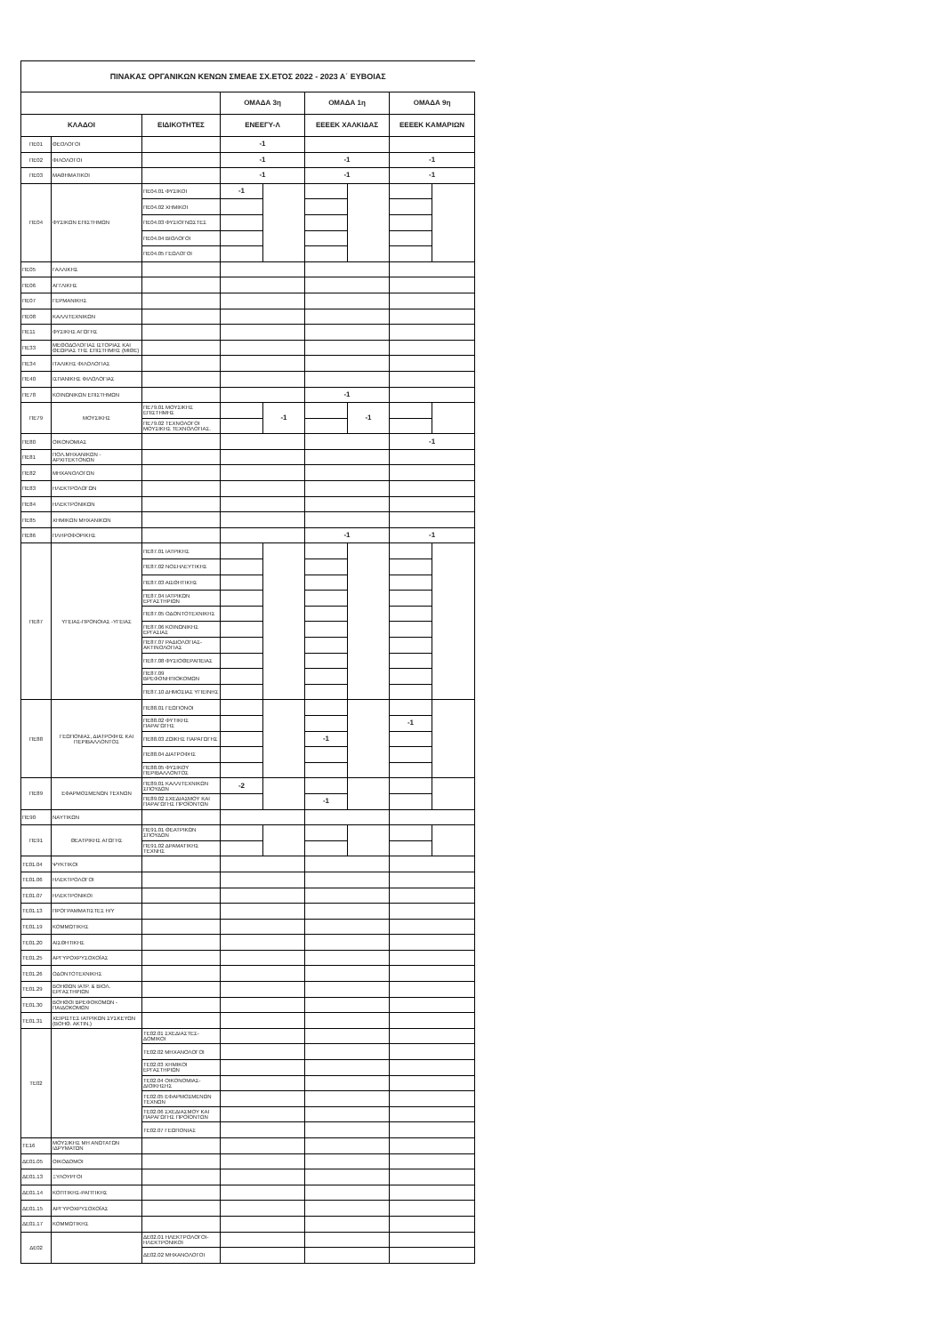| ΠΙΝΑΚΑΣ ΟΡΓΑΝΙΚΩΝ ΚΕΝΩΝ ΣΜΕΑΕ ΣΧ.ΕΤΟΣ 2022 - 2023 Α΄ ΕΥΒΟΙΑΣ | | | | | | | | |
| --- | --- | --- | --- | --- | --- | --- | --- | --- |
| | | | ΟΜΑΔΑ 3η | | ΟΜΑΔΑ 1η | | ΟΜΑΔΑ 9η | |
| ΚΛΑΔΟΙ | | ΕΙΔΙΚΟΤΗΤΕΣ | ΕΝΕΕΓΥ-Λ | | ΕΕΕΕΚ ΧΑΛΚΙΔΑΣ | | ΕΕΕΕΚ ΚΑΜΑΡΙΩΝ | |
| ΠΕ01 | ΘΕΟΛΟΓΟΙ | | -1 | | | | | |
| ΠΕ02 | ΦΙΛΟΛΟΓΟΙ | | -1 | | -1 | | -1 | |
| ΠΕ03 | ΜΑΘΗΜΑΤΙΚΟΙ | | -1 | | -1 | | -1 | |
| ΠΕ04 | ΦΥΣΙΚΩΝ ΕΠΙΣΤΗΜΩΝ | ΠΕ04.01 ΦΥΣΙΚΟΙ | -1 | | | | | |
| | | ΠΕ04.02 ΧΗΜΙΚΟΙ | | | | | | |
| | | ΠΕ04.03 ΦΥΣΙΟΓΝΩΣΤΕΣ | | | | | | |
| | | ΠΕ04.04 ΒΙΟΛΟΓΟΙ | | | | | | |
| | | ΠΕ04.05 ΓΕΩΛΟΓΟΙ | | | | | | |
| ΠΕ05 | ΓΑΛΛΙΚΗΣ | | | | | | | |
| ΠΕ06 | ΑΓΓΛΙΚΗΣ | | | | | | | |
| ΠΕ07 | ΓΕΡΜΑΝΙΚΗΣ | | | | | | | |
| ΠΕ08 | ΚΑΛΛΙΤΕΧΝΙΚΩΝ | | | | | | | |
| ΠΕ11 | ΦΥΣΙΚΗΣ ΑΓΩΓΗΣ | | | | | | | |
| ΠΕ33 | ΜΕΘΟΔΟΛΟΓΙΑΣ ΙΣΤΟΡΙΑΣ ΚΑΙ ΘΕΩΡΙΑΣ ΤΗΣ ΕΠΙΣΤΗΜΗΣ (ΜΙΘΕ) | | | | | | | |
| ΠΕ34 | ΙΤΑΛΙΚΗΣ ΦΙΛΟΛΟΓΙΑΣ | | | | | | | |
| ΠΕ40 | ΙΣΠΑΝΙΚΗΣ ΦΙΛΟΛΟΓΙΑΣ | | | | | | | |
| ΠΕ78 | ΚΟΙΝΩΝΙΚΩΝ ΕΠΙΣΤΗΜΩΝ | | | | -1 | | | |
| ΠΕ79 | ΜΟΥΣΙΚΗΣ | ΠΕ79.01 ΜΟΥΣΙΚΗΣ ΕΠΙΣΤΗΜΗΣ | | -1 | | -1 | | |
| | | ΠΕ79.02 ΤΕΧΝΟΛΟΓΟΙ ΜΟΥΣΙΚΗΣ ΤΕΧΝΟΛΟΓΙΑΣ. | | | | | | |
| ΠΕ80 | ΟΙΚΟΝΟΜΙΑΣ | | | | | | -1 | |
| ΠΕ81 | ΠΟΛ.ΜΗΧΑΝΙΚΩΝ - ΑΡΧΙΤΕΚΤΟΝΩΝ | | | | | | | |
| ΠΕ82 | ΜΗΧΑΝΟΛΟΓΩΝ | | | | | | | |
| ΠΕ83 | ΗΛΕΚΤΡΟΛΟΓΩΝ | | | | | | | |
| ΠΕ84 | ΗΛΕΚΤΡΟΝΙΚΩΝ | | | | | | | |
| ΠΕ85 | ΧΗΜΙΚΩΝ ΜΗΧΑΝΙΚΩΝ | | | | | | | |
| ΠΕ86 | ΠΛΗΡΟΦΟΡΙΚΗΣ | | | | -1 | | -1 | |
| ΠΕ87 | ΥΓΕΙΑΣ-ΠΡΟΝΟΙΑΣ -ΥΓΕΙΑΣ | ΠΕ87.01 ΙΑΤΡΙΚΗΣ | | | | | | |
| | | ΠΕ87.02 ΝΟΣΗΛΕΥΤΙΚΗΣ | | | | | | |
| | | ΠΕ87.03 ΑΙΣΘΗΤΙΚΗΣ | | | | | | |
| | | ΠΕ87.04 ΙΑΤΡΙΚΩΝ ΕΡΓΑΣΤΗΡΙΩΝ | | | | | | |
| | | ΠΕ87.05 ΟΔΟΝΤΟΤΕΧΝΙΚΗΣ | | | | | | |
| | | ΠΕ87.06 ΚΟΙΝΩΝΙΚΗΣ ΕΡΓΑΣΙΑΣ | | | | | | |
| | | ΠΕ87.07 ΡΑΔΙΟΛΟΓΙΑΣ-ΑΚΤΙΝΟΛΟΓΙΑΣ | | | | | | |
| | | ΠΕ87.08 ΦΥΣΙΟΘΕΡΑΠΕΙΑΣ | | | | | | |
| | | ΠΕ87.09 ΒΡΕΦΟΝΗΠΙΟΚΟΜΩΝ | | | | | | |
| | | ΠΕ87.10 ΔΗΜΟΣΙΑΣ ΥΓΙΕΙΝΗΣ | | | | | | |
| ΠΕ88 | ΓΕΩΠΟΝΙΑΣ, ΔΙΑΤΡΟΦΗΣ ΚΑΙ ΠΕΡΙΒΑΛΛΟΝΤΟΣ | ΠΕ88.01 ΓΕΩΠΟΝΟΙ | | | | | | |
| | | ΠΕ88.02 ΦΥΤΙΚΗΣ ΠΑΡΑΓΩΓΗΣ | | | | | -1 | |
| | | ΠΕ88.03 ΖΩΙΚΗΣ ΠΑΡΑΓΩΓΗΣ | | | -1 | | | |
| | | ΠΕ88.04 ΔΙΑΤΡΟΦΗΣ | | | | | | |
| | | ΠΕ88.05 ΦΥΣΙΚΟΥ ΠΕΡΙΒΑΛΛΟΝΤΟΣ | | | | | | |
| ΠΕ89 | ΕΦΑΡΜΟΣΜΕΝΩΝ ΤΕΧΝΩΝ | ΠΕ89.01 ΚΑΛΛΙΤΕΧΝΙΚΩΝ ΣΠΟΥΔΩΝ | -2 | | | | | |
| | | ΠΕ89.02 ΣΧΕΔΙΑΣΜΟΥ ΚΑΙ ΠΑΡΑΓΩΓΗΣ ΠΡΟΪΟΝΤΩΝ | | | -1 | | | |
| ΠΕ90 | ΝΑΥΤΙΚΩΝ | | | | | | | |
| ΠΕ91 | ΘΕΑΤΡΙΚΗΣ ΑΓΩΓΗΣ | ΠΕ91.01 ΘΕΑΤΡΙΚΩΝ ΣΠΟΥΔΩΝ | | | | | | |
| | | ΠΕ91.02 ΔΡΑΜΑΤΙΚΗΣ ΤΕΧΝΗΣ | | | | | | |
| ΤΕ01.04 | ΨΥΚΤΙΚΟΙ | | | | | | | |
| ΤΕ01.06 | ΗΛΕΚΤΡΟΛΟΓΟΙ | | | | | | | |
| ΤΕ01.07 | ΗΛΕΚΤΡΟΝΙΚΟΙ | | | | | | | |
| ΤΕ01.13 | ΠΡΟΓΡΑΜΜΑΤΙΣΤΕΣ Η/Υ | | | | | | | |
| ΤΕ01.19 | ΚΟΜΜΩΤΙΚΗΣ | | | | | | | |
| ΤΕ01.20 | ΑΙΣΘΗΤΙΚΗΣ | | | | | | | |
| ΤΕ01.25 | ΑΡΓΥΡΟΧΡΥΣΟΧΟΪΑΣ | | | | | | | |
| ΤΕ01.26 | ΟΔΟΝΤΟΤΕΧΝΙΚΗΣ | | | | | | | |
| ΤΕ01.29 | ΒΟΗΘΩΝ ΙΑΤΡ. & ΒΙΟΛ. ΕΡΓΑΣΤΗΡΙΩΝ | | | | | | | |
| ΤΕ01.30 | ΒΟΗΘΟΙ ΒΡΕΦΟΚΟΜΩΝ - ΠΑΙΔΟΚΟΜΩΝ | | | | | | | |
| ΤΕ01.31 | ΧΕΙΡΙΣΤΕΣ ΙΑΤΡΙΚΩΝ ΣΥΣΚΕΥΩΝ (ΒΟΗΘ. ΑΚΤΙΝ.) | | | | | | | |
| ΤΕ02 | | ΤΕ02.01 ΣΧΕΔΙΑΣΤΕΣ-ΔΟΜΙΚΟΙ | | | | | | |
| | | ΤΕ02.02 ΜΗΧΑΝΟΛΟΓΟΙ | | | | | | |
| | | ΤΕ02.03 ΧΗΜΙΚΟΙ ΕΡΓΑΣΤΗΡΙΩΝ | | | | | | |
| | | ΤΕ02.04 ΟΙΚΟΝΟΜΙΑΣ-ΔΙΟΙΚΗΣΗΣ | | | | | | |
| | | ΤΕ02.05 ΕΦΑΡΜΟΣΜΕΝΩΝ ΤΕΧΝΩΝ | | | | | | |
| | | ΤΕ02.06 ΣΧΕΔΙΑΣΜΟΥ ΚΑΙ ΠΑΡΑΓΩΓΗΣ ΠΡΟΪΟΝΤΩΝ | | | | | | |
| | | ΤΕ02.07 ΓΕΩΠΟΝΙΑΣ | | | | | | |
| ΤΕ16 | ΜΟΥΣΙΚΗΣ ΜΗ ΑΝΩΤΑΤΩΝ ΙΔΡΥΜΑΤΩΝ | | | | | | | |
| ΔΕ01.05 | ΟΙΚΟΔΟΜΟΙ | | | | | | | |
| ΔΕ01.13 | ΞΥΛΟΥΡΓΟΙ | | | | | | | |
| ΔΕ01.14 | ΚΟΠΤΙΚΗΣ-ΡΑΠΤΙΚΗΣ | | | | | | | |
| ΔΕ01.15 | ΑΡΓΥΡΟΧΡΥΣΟΧΟΪΑΣ | | | | | | | |
| ΔΕ01.17 | ΚΟΜΜΩΤΙΚΗΣ | | | | | | | |
| ΔΕ02 | | ΔΕ02.01 ΗΛΕΚΤΡΟΛΟΓΟΙ-ΗΛΕΚΤΡΟΝΙΚΟΙ | | | | | | |
| | | ΔΕ02.02 ΜΗΧΑΝΟΛΟΓΟΙ | | | | | | |